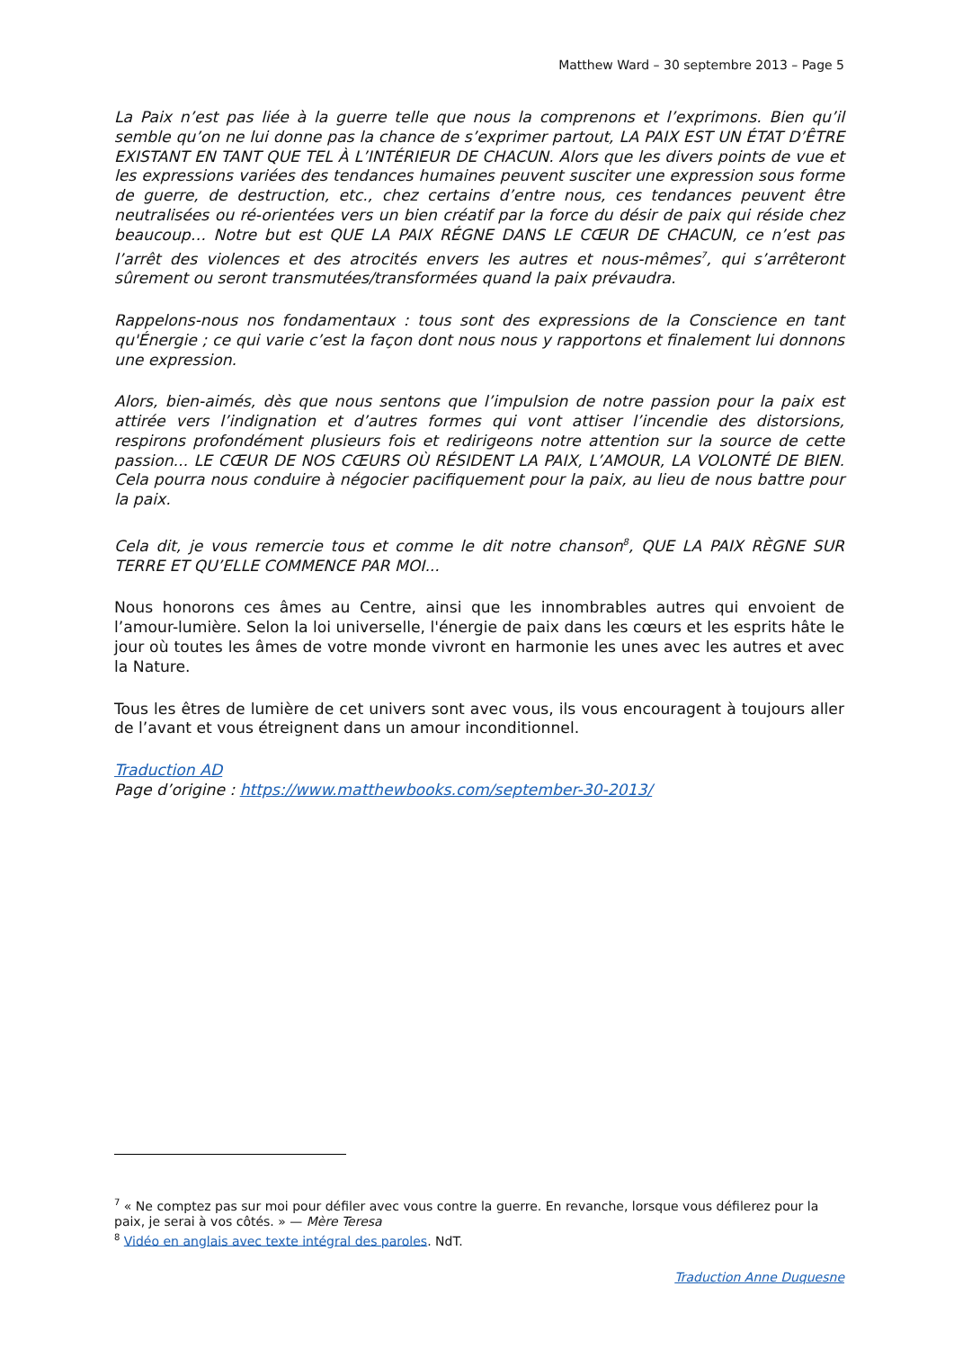Matthew Ward – 30 septembre 2013 – Page 5
La Paix n’est pas liée à la guerre telle que nous la comprenons et l’exprimons. Bien qu’il semble qu’on ne lui donne pas la chance de s’exprimer partout, LA PAIX EST UN ÉTAT D’ÊTRE EXISTANT EN TANT QUE TEL À L’INTÉRIEUR DE CHACUN. Alors que les divers points de vue et les expressions variées des tendances humaines peuvent susciter une expression sous forme de guerre, de destruction, etc., chez certains d’entre nous, ces tendances peuvent être neutralisées ou ré-orientées vers un bien créatif par la force du désir de paix qui réside chez beaucoup… Notre but est QUE LA PAIX RÉGNE DANS LE CŒUR DE CHACUN, ce n’est pas l’arrêt des violences et des atrocités envers les autres et nous-mêmes<sup>7</sup>, qui s’arrêteront sûrement ou seront transmutées/transformées quand la paix prévaudra.
Rappelons-nous nos fondamentaux : tous sont des expressions de la Conscience en tant qu'Énergie ; ce qui varie c’est la façon dont nous nous y rapportons et finalement lui donnons une expression.
Alors, bien-aimés, dès que nous sentons que l’impulsion de notre passion pour la paix est attirée vers l’indignation et d’autres formes qui vont attiser l’incendie des distorsions, respirons profondément plusieurs fois et redirigeons notre attention sur la source de cette passion... LE CŒUR DE NOS CŒURS OÙ RÉSIDENT LA PAIX, L’AMOUR, LA VOLONTÉ DE BIEN. Cela pourra nous conduire à négocier pacifiquement pour la paix, au lieu de nous battre pour la paix.
Cela dit, je vous remercie tous et comme le dit notre chanson<sup>8</sup>, QUE LA PAIX RÈGNE SUR TERRE ET QU’ELLE COMMENCE PAR MOI...
Nous honorons ces âmes au Centre, ainsi que les innombrables autres qui envoient de l’amour-lumière. Selon la loi universelle, l'énergie de paix dans les cœurs et les esprits hâte le jour où toutes les âmes de votre monde vivront en harmonie les unes avec les autres et avec la Nature.
Tous les êtres de lumière de cet univers sont avec vous, ils vous encouragent à toujours aller de l’avant et vous étreignent dans un amour inconditionnel.
Traduction AD
Page d’origine : https://www.matthewbooks.com/september-30-2013/
<sup>7</sup> « Ne comptez pas sur moi pour défiler avec vous contre la guerre. En revanche, lorsque vous défilerez pour la paix, je serai à vos côtés. » — Mère Teresa
<sup>8</sup> Vidéo en anglais avec texte intégral des paroles. NdT.
Traduction Anne Duquesne